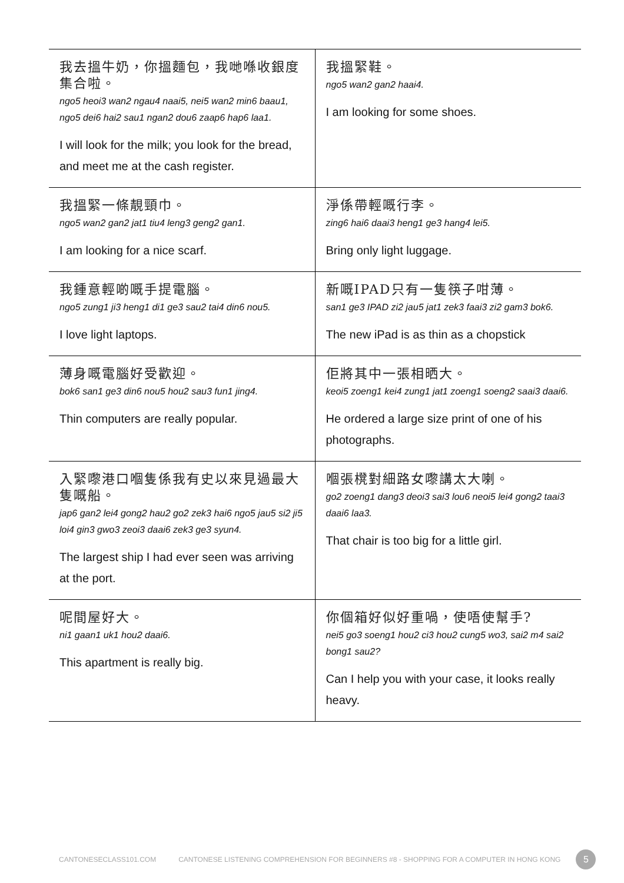| 我去搵牛奶，你搵麵包，我哋喺收銀度集合啦。 ngo5 heoi3 wan2 ngau4 naai5, nei5 wan2 min6 baau1, ngo5 dei6 hai2 sau1 ngan2 dou6 zaap6 hap6 laa1. I will look for the milk; you look for the bread, and meet me at the cash register. | 我搵緊鞋。 ngo5 wan2 gan2 haai4. I am looking for some shoes. |
| 我搵緊一條靚頸巾。 ngo5 wan2 gan2 jat1 tiu4 leng3 geng2 gan1. I am looking for a nice scarf. | 淨係帶輕嘅行李。 zing6 hai6 daai3 heng1 ge3 hang4 lei5. Bring only light luggage. |
| 我鍾意輕啲嘅手提電腦。 ngo5 zung1 ji3 heng1 di1 ge3 sau2 tai4 din6 nou5. I love light laptops. | 新嘅IPAD只有一隻筷子咁薄。 san1 ge3 IPAD zi2 jau5 jat1 zek3 faai3 zi2 gam3 bok6. The new iPad is as thin as a chopstick |
| 薄身嘅電腦好受歡迎。 bok6 san1 ge3 din6 nou5 hou2 sau3 fun1 jing4. Thin computers are really popular. | 佢將其中一張相晒大。 keoi5 zoeng1 kei4 zung1 jat1 zoeng1 soeng2 saai3 daai6. He ordered a large size print of one of his photographs. |
| 入緊嚟港口嗰隻係我有史以來見過最大隻嘅船。 jap6 gan2 lei4 gong2 hau2 go2 zek3 hai6 ngo5 jau5 si2 ji5 loi4 gin3 gwo3 zeoi3 daai6 zek3 ge3 syun4. The largest ship I had ever seen was arriving at the port. | 嗰張櫈對細路女嚟講太大喇。 go2 zoeng1 dang3 deoi3 sai3 lou6 neoi5 lei4 gong2 taai3 daai6 laa3. That chair is too big for a little girl. |
| 呢間屋好大。 ni1 gaan1 uk1 hou2 daai6. This apartment is really big. | 你個箱好似好重喎，使唔使幫手? nei5 go3 soeng1 hou2 ci3 hou2 cung5 wo3, sai2 m4 sai2 bong1 sau2? Can I help you with your case, it looks really heavy. |
CANTONESECLASS101.COM CANTONESE LISTENING COMPREHENSION FOR BEGINNERS #8 - SHOPPING FOR A COMPUTER IN HONG KONG
5